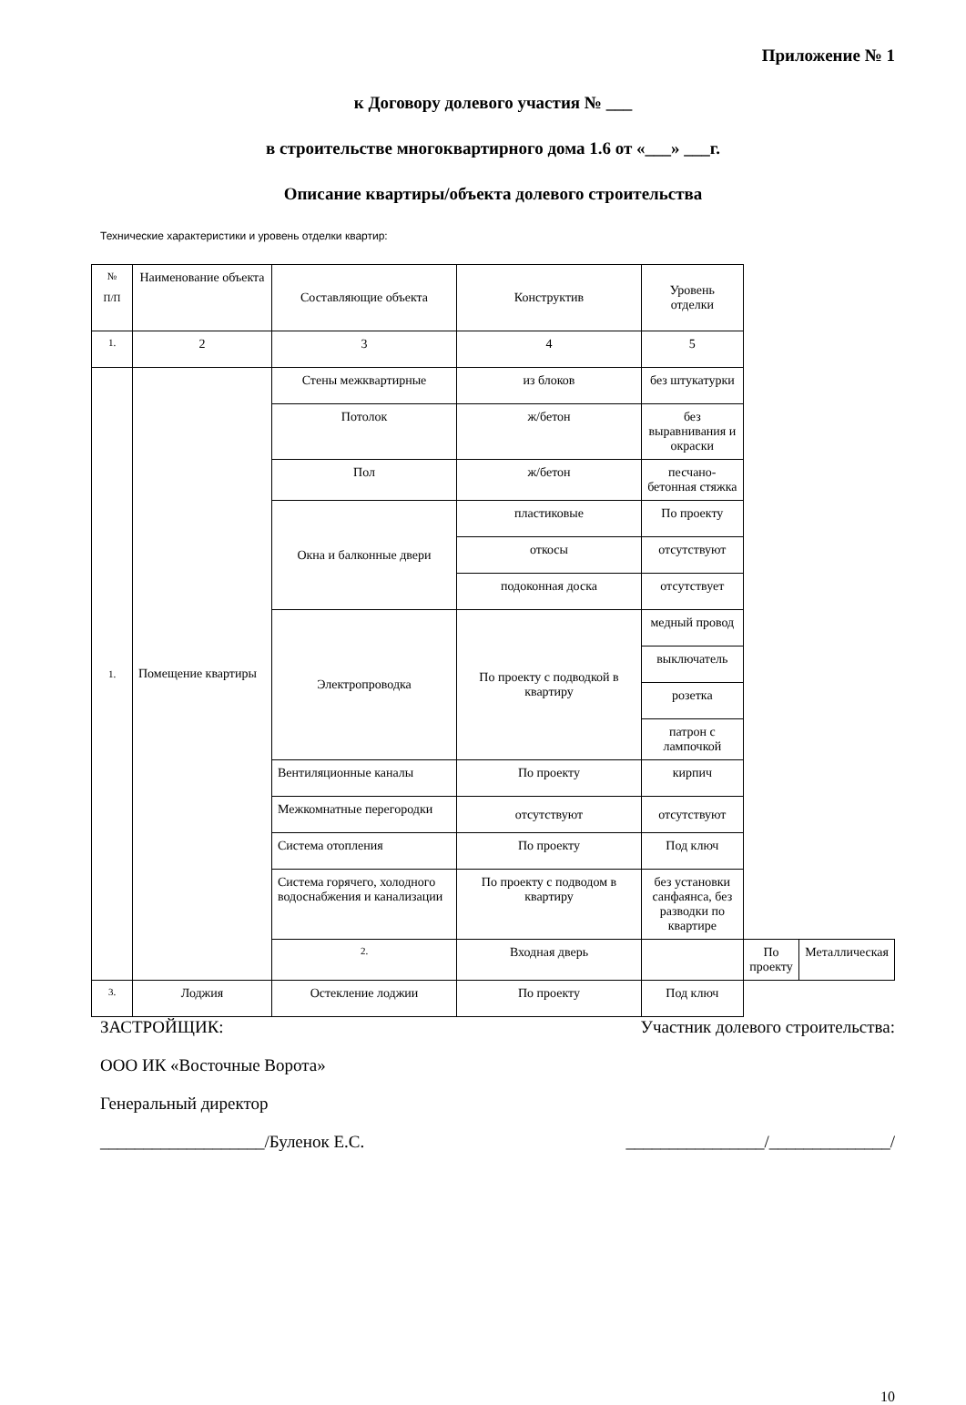Приложение № 1
к Договору долевого участия № ___
в строительстве многоквартирного дома 1.6 от «___» ___г.
Описание квартиры/объекта долевого строительства
Технические характеристики и уровень отделки квартир:
| № П/П | Наименование объекта | Составляющие объекта | Конструктив | Уровень отделки | | |
| 1. | 2 | 3 | 4 | 5 | | |
| 1. | Помещение квартиры | Стены межквартирные | из блоков | без штукатурки | | |
| | | Потолок | ж/бетон | без выравнивания и окраски | | |
| | | Пол | ж/бетон | песчано-бетонная стяжка | | |
| | | Окна и балконные двери | пластиковые | По проекту | | |
| | | | откосы | отсутствуют | | |
| | | | подоконная доска | отсутствует | | |
| | | Электропроводка | По проекту с подводкой в квартиру | медный провод | | |
| | | | | выключатель | | |
| | | | | розетка | | |
| | | | | патрон с лампочкой | | |
| | | Вентиляционные каналы | По проекту | кирпич | | |
| | | Межкомнатные перегородки | отсутствуют | отсутствуют | | |
| | | Система отопления | По проекту | Под ключ | | |
| | | Система горячего, холодного водоснабжения и канализации | По проекту с подводом в квартиру | без установки санфаянса, без разводки по квартире | | |
| | | 2. | Входная дверь | | По проекту | Металлическая |
| 3. | Лоджия | Остекление лоджии | По проекту | Под ключ | | |
ЗАСТРОЙЩИК: Участник долевого строительства:
ООО ИК «Восточные Ворота»
Генеральный директор
___________________/Буленок Е.С.
________________/______________/
10